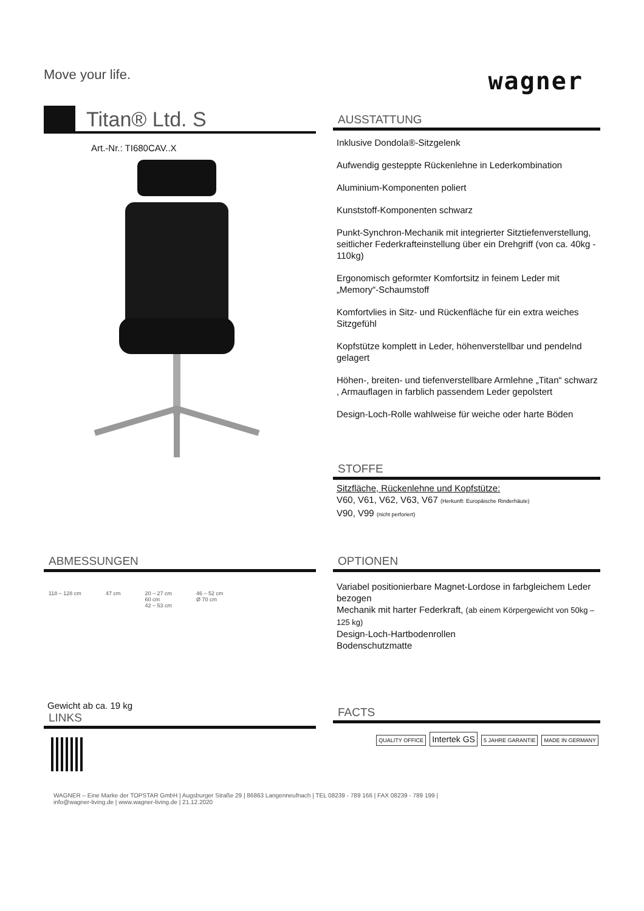Move your life.
wagner
Titan® Ltd. S
Art.-Nr.: TI680CAV..X
AUSSTATTUNG
Inklusive Dondola®-Sitzgelenk
Aufwendig gesteppte Rückenlehne in Lederkombination
Aluminium-Komponenten poliert
Kunststoff-Komponenten schwarz
Punkt-Synchron-Mechanik mit integrierter Sitztiefenverstellung, seitlicher Federkrafteinstellung über ein Drehgriff (von ca. 40kg - 110kg)
Ergonomisch geformter Komfortsitz in feinem Leder mit „Memory“-Schaumstoff
Komfortvlies in Sitz- und Rückenfläche für ein extra weiches Sitzgefühl
Kopfstütze komplett in Leder, höhenverstellbar und pendelnd gelagert
Höhen-, breiten- und tiefenverstellbare Armlehne „Titan“ schwarz , Armauflagen in farblich passendem Leder gepolstert
Design-Loch-Rolle wahlweise für weiche oder harte Böden
STOFFE
Sitzfläche, Rückenlehne und Kopfstütze:
V60, V61, V62, V63, V67 (Herkunft: Europäische Rinderhäute)
V90, V99 (nicht perforiert)
ABMESSUNGEN
118 – 128 cm 47 cm 20 – 27 cm
60 cm
42 – 53 cm 46 – 52 cm
Ø 70 cm
Gewicht ab ca. 19 kg
LINKS
OPTIONEN
Variabel positionierbare Magnet-Lordose in farbgleichem Leder bezogen
Mechanik mit harter Federkraft, (ab einem Körpergewicht von 50kg – 125 kg)
Design-Loch-Hartbodenrollen
Bodenschutzmatte
FACTS
QUALITY OFFICE Intertek GS 5 JAHRE GARANTIE MADE IN GERMANY
WAGNER – Eine Marke der TOPSTAR GmbH | Augsburger Straße 29 | 86863 Langenneufnach | TEL 08239 - 789 166 | FAX 08239 - 789 199 |
info@wagner-living.de | www.wagner-living.de | 21.12.2020